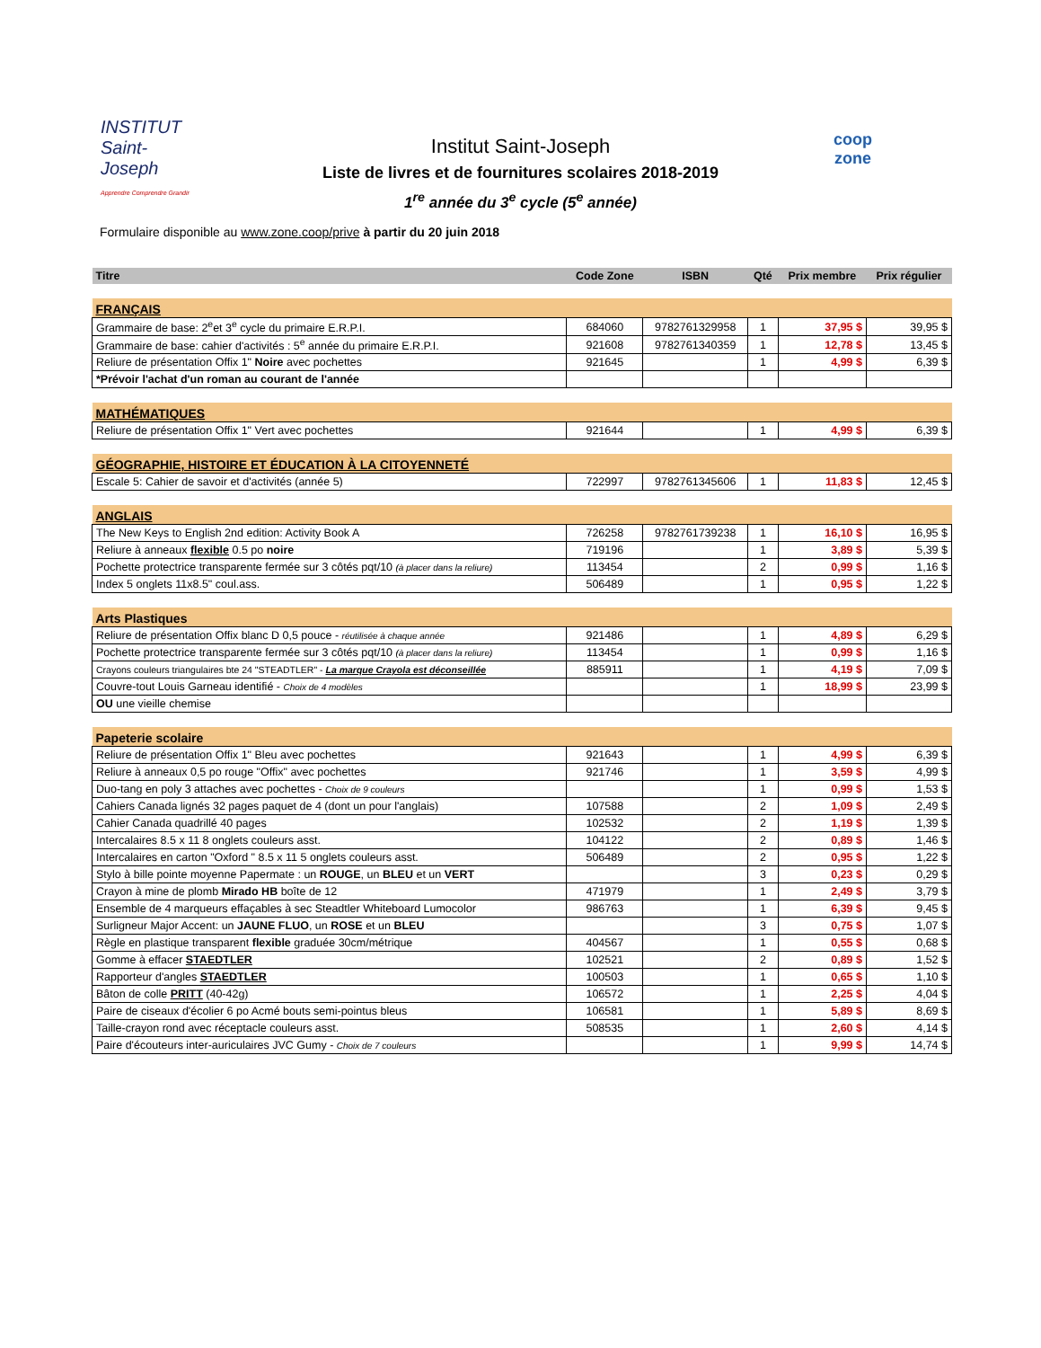INSTITUT
Saint-Joseph
Apprendre Comprendre Grandir
Institut Saint-Joseph
Liste de livres et de fournitures scolaires 2018-2019
1<sup>re</sup> année du 3<sup>e</sup> cycle (5<sup>e</sup> année)
coop
zone
Formulaire disponible au www.zone.coop/prive à partir du 20 juin 2018
| Titre | Code Zone | ISBN | Qté | Prix membre | Prix régulier |
| --- | --- | --- | --- | --- | --- |
| FRANÇAIS | | | | | |
| Grammaire de base: 2<sup>e</sup>et 3<sup>e</sup> cycle du primaire E.R.P.I. | 684060 | 9782761329958 | 1 | 37,95 $ | 39,95 $ |
| Grammaire de base: cahier d'activités : 5<sup>e</sup> année du primaire E.R.P.I. | 921608 | 9782761340359 | 1 | 12,78 $ | 13,45 $ |
| Reliure de présentation Offix 1" Noire avec pochettes | 921645 | | 1 | 4,99 $ | 6,39 $ |
| *Prévoir l'achat d'un roman au courant de l'année | | | | | |
| MATHÉMATIQUES | | | | | |
| Reliure de présentation Offix 1" Vert avec pochettes | 921644 | | 1 | 4,99 $ | 6,39 $ |
| GÉOGRAPHIE, HISTOIRE ET ÉDUCATION À LA CITOYENNETÉ | | | | | |
| Escale 5: Cahier de savoir et d'activités (année 5) | 722997 | 9782761345606 | 1 | 11,83 $ | 12,45 $ |
| ANGLAIS | | | | | |
| The New Keys to English 2nd edition: Activity Book A | 726258 | 9782761739238 | 1 | 16,10 $ | 16,95 $ |
| Reliure à anneaux flexible 0.5 po noire | 719196 | | 1 | 3,89 $ | 5,39 $ |
| Pochette protectrice transparente fermée sur 3 côtés pqt/10 (à placer dans la reliure) | 113454 | | 2 | 0,99 $ | 1,16 $ |
| Index 5 onglets 11x8.5" coul.ass. | 506489 | | 1 | 0,95 $ | 1,22 $ |
| Arts Plastiques | | | | | |
| Reliure de présentation Offix blanc D 0,5 pouce - réutilisée à chaque année | 921486 | | 1 | 4,89 $ | 6,29 $ |
| Pochette protectrice transparente fermée sur 3 côtés pqt/10 (à placer dans la reliure) | 113454 | | 1 | 0,99 $ | 1,16 $ |
| Crayons couleurs triangulaires bte 24 "STEADTLER" - La marque Crayola est déconseillée | 885911 | | 1 | 4,19 $ | 7,09 $ |
| Couvre-tout Louis Garneau identifié - Choix de 4 modèles | | | 1 | 18,99 $ | 23,99 $ |
| OU une vieille chemise | | | | | |
| Papeterie scolaire | | | | | |
| Reliure de présentation Offix 1" Bleu avec pochettes | 921643 | | 1 | 4,99 $ | 6,39 $ |
| Reliure à anneaux 0,5 po rouge "Offix" avec pochettes | 921746 | | 1 | 3,59 $ | 4,99 $ |
| Duo-tang en poly 3 attaches avec pochettes - Choix de 9 couleurs | | | 1 | 0,99 $ | 1,53 $ |
| Cahiers Canada lignés 32 pages paquet de 4 (dont un pour l'anglais) | 107588 | | 2 | 1,09 $ | 2,49 $ |
| Cahier Canada quadrillé 40 pages | 102532 | | 2 | 1,19 $ | 1,39 $ |
| Intercalaires 8.5 x 11 8 onglets couleurs asst. | 104122 | | 2 | 0,89 $ | 1,46 $ |
| Intercalaires en carton "Oxford " 8.5 x 11 5 onglets couleurs asst. | 506489 | | 2 | 0,95 $ | 1,22 $ |
| Stylo à bille pointe moyenne Papermate : un ROUGE , un BLEU et un VERT | | | 3 | 0,23 $ | 0,29 $ |
| Crayon à mine de plomb Mirado HB boîte de 12 | 471979 | | 1 | 2,49 $ | 3,79 $ |
| Ensemble de 4 marqueurs effaçables à sec Steadtler Whiteboard Lumocolor | 986763 | | 1 | 6,39 $ | 9,45 $ |
| Surligneur Major Accent: un JAUNE FLUO , un ROSE et un BLEU | | | 3 | 0,75 $ | 1,07 $ |
| Règle en plastique transparent flexible graduée 30cm/métrique | 404567 | | 1 | 0,55 $ | 0,68 $ |
| Gomme à effacer STAEDTLER | 102521 | | 2 | 0,89 $ | 1,52 $ |
| Rapporteur d'angles STAEDTLER | 100503 | | 1 | 0,65 $ | 1,10 $ |
| Bâton de colle PRITT (40-42g) | 106572 | | 1 | 2,25 $ | 4,04 $ |
| Paire de ciseaux d'écolier 6 po Acmé bouts semi-pointus bleus | 106581 | | 1 | 5,89 $ | 8,69 $ |
| Taille-crayon rond avec réceptacle couleurs asst. | 508535 | | 1 | 2,60 $ | 4,14 $ |
| Paire d'écouteurs inter-auriculaires JVC Gumy - Choix de 7 couleurs | | | 1 | 9,99 $ | 14,74 $ |